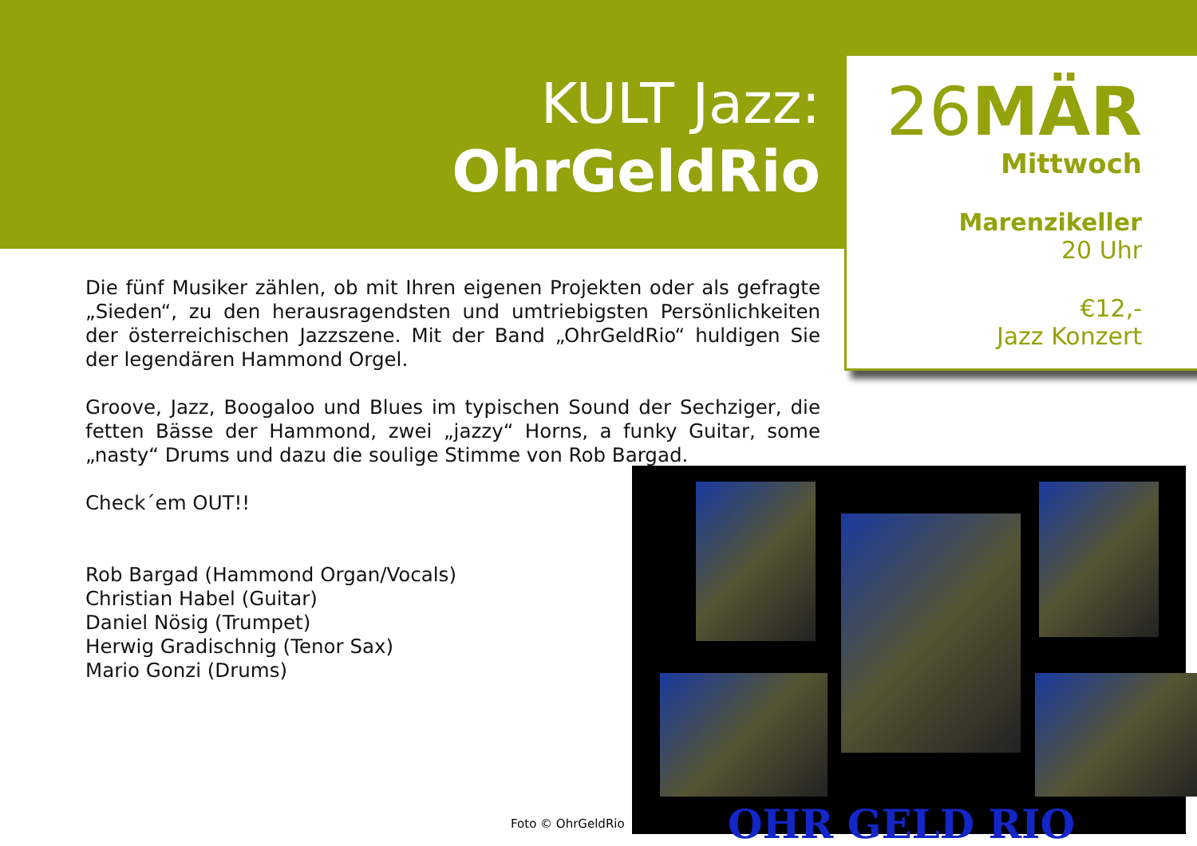KULT Jazz:
OhrGeldRio
26MÄR
Mittwoch
Marenzikeller
20 Uhr
€12,-
Jazz Konzert
Die fünf Musiker zählen, ob mit Ihren eigenen Projekten oder als gefragte „Sieden“, zu den herausragendsten und umtriebigsten Persönlichkeiten der österreichischen Jazzszene. Mit der Band „OhrGeldRio“ huldigen Sie der legendären Hammond Orgel.
Groove, Jazz, Boogaloo und Blues im typischen Sound der Sechziger, die fetten Bässe der Hammond, zwei „jazzy“ Horns, a funky Guitar, some „nasty“ Drums und dazu die soulige Stimme von Rob Bargad.
Check´em OUT!!
Rob Bargad (Hammond Organ/Vocals)
Christian Habel (Guitar)
Daniel Nösig (Trumpet)
Herwig Gradischnig (Tenor Sax)
Mario Gonzi (Drums)
OHR GELD RIO
Foto © OhrGeldRio